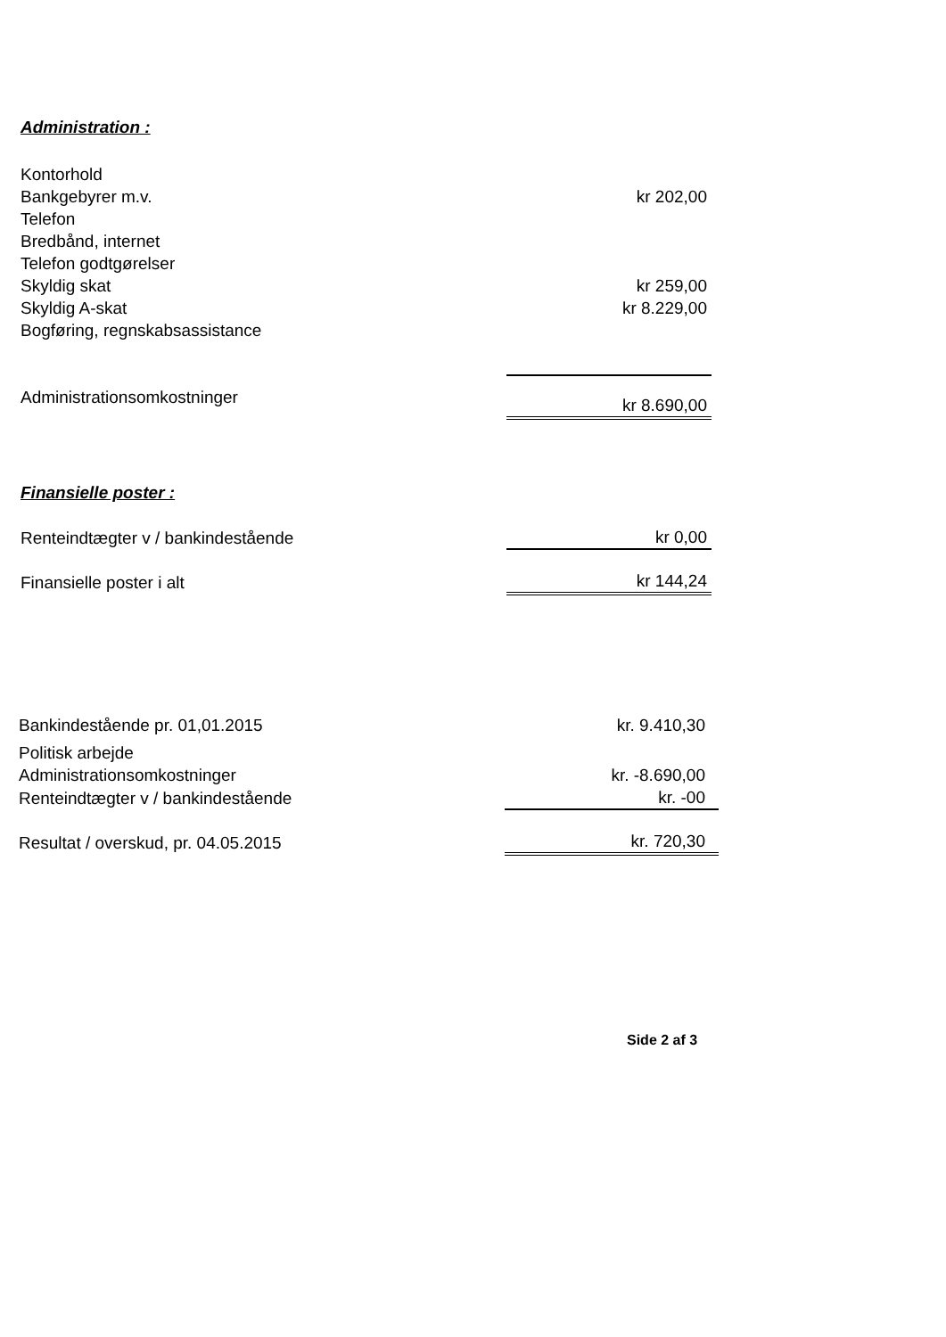Administration :
| Kontorhold | |
| Bankgebyrer m.v. | kr 202,00 |
| Telefon | |
| Bredbånd, internet | |
| Telefon godtgørelser | |
| Skyldig skat | kr 259,00 |
| Skyldig A-skat | kr 8.229,00 |
| Bogføring, regnskabsassistance | |
| Administrationsomkostninger | kr 8.690,00 |
Finansielle poster :
| Renteindtægter v / bankindestående | kr 0,00 |
| Finansielle poster i alt | kr 144,24 |
| Bankindestående pr. 01,01.2015 | kr. 9.410,30 |
| Politisk arbejde | |
| Administrationsomkostninger | kr. -8.690,00 |
| Renteindtægter v / bankindestående | kr. -00 |
| Resultat / overskud, pr. 04.05.2015 | kr. 720,30 |
Side 2 af 3